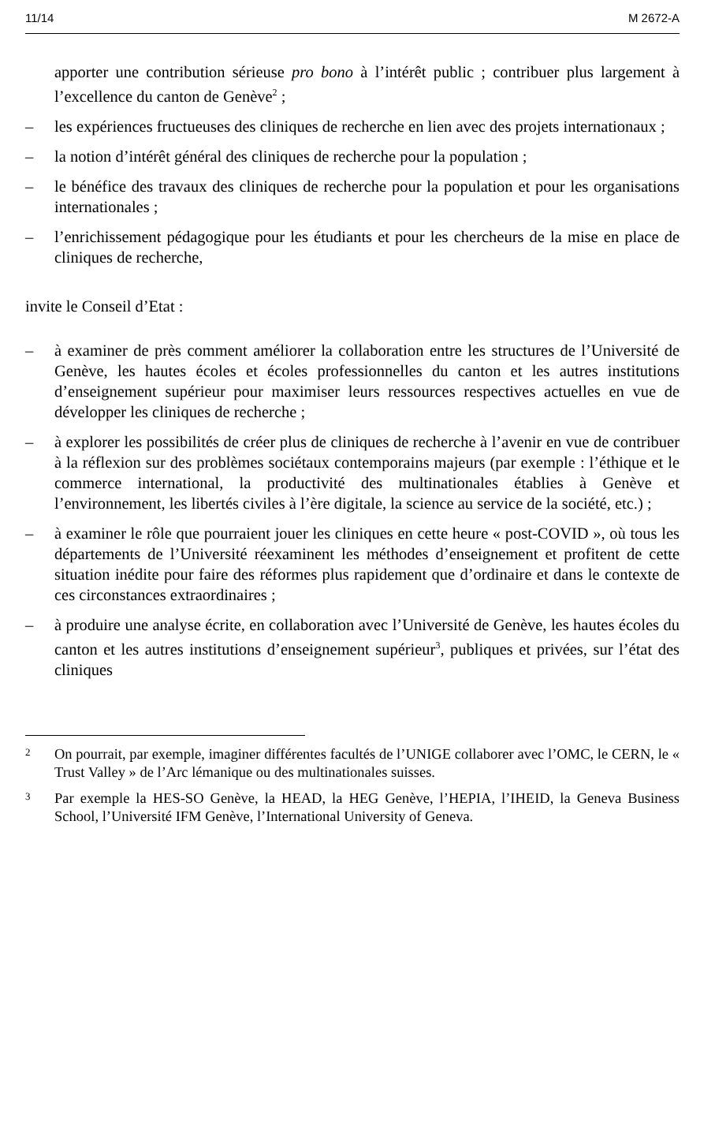11/14 M 2672-A
apporter une contribution sérieuse pro bono à l’intérêt public ; contribuer plus largement à l’excellence du canton de Genève<sup>2</sup> ;
– les expériences fructueuses des cliniques de recherche en lien avec des projets internationaux ;
– la notion d’intérêt général des cliniques de recherche pour la population ;
– le bénéfice des travaux des cliniques de recherche pour la population et pour les organisations internationales ;
– l’enrichissement pédagogique pour les étudiants et pour les chercheurs de la mise en place de cliniques de recherche,
invite le Conseil d’Etat :
– à examiner de près comment améliorer la collaboration entre les structures de l’Université de Genève, les hautes écoles et écoles professionnelles du canton et les autres institutions d’enseignement supérieur pour maximiser leurs ressources respectives actuelles en vue de développer les cliniques de recherche ;
– à explorer les possibilités de créer plus de cliniques de recherche à l’avenir en vue de contribuer à la réflexion sur des problèmes sociétaux contemporains majeurs (par exemple : l’éthique et le commerce international, la productivité des multinationales établies à Genève et l’environnement, les libertés civiles à l’ère digitale, la science au service de la société, etc.) ;
– à examiner le rôle que pourraient jouer les cliniques en cette heure « post-COVID », où tous les départements de l’Université réexaminent les méthodes d’enseignement et profitent de cette situation inédite pour faire des réformes plus rapidement que d’ordinaire et dans le contexte de ces circonstances extraordinaires ;
– à produire une analyse écrite, en collaboration avec l’Université de Genève, les hautes écoles du canton et les autres institutions d’enseignement supérieur<sup>3</sup>, publiques et privées, sur l’état des cliniques
2 On pourrait, par exemple, imaginer différentes facultés de l’UNIGE collaborer avec l’OMC, le CERN, le « Trust Valley » de l’Arc lémanique ou des multinationales suisses.
3 Par exemple la HES-SO Genève, la HEAD, la HEG Genève, l’HEPIA, l’IHEID, la Geneva Business School, l’Université IFM Genève, l’International University of Geneva.